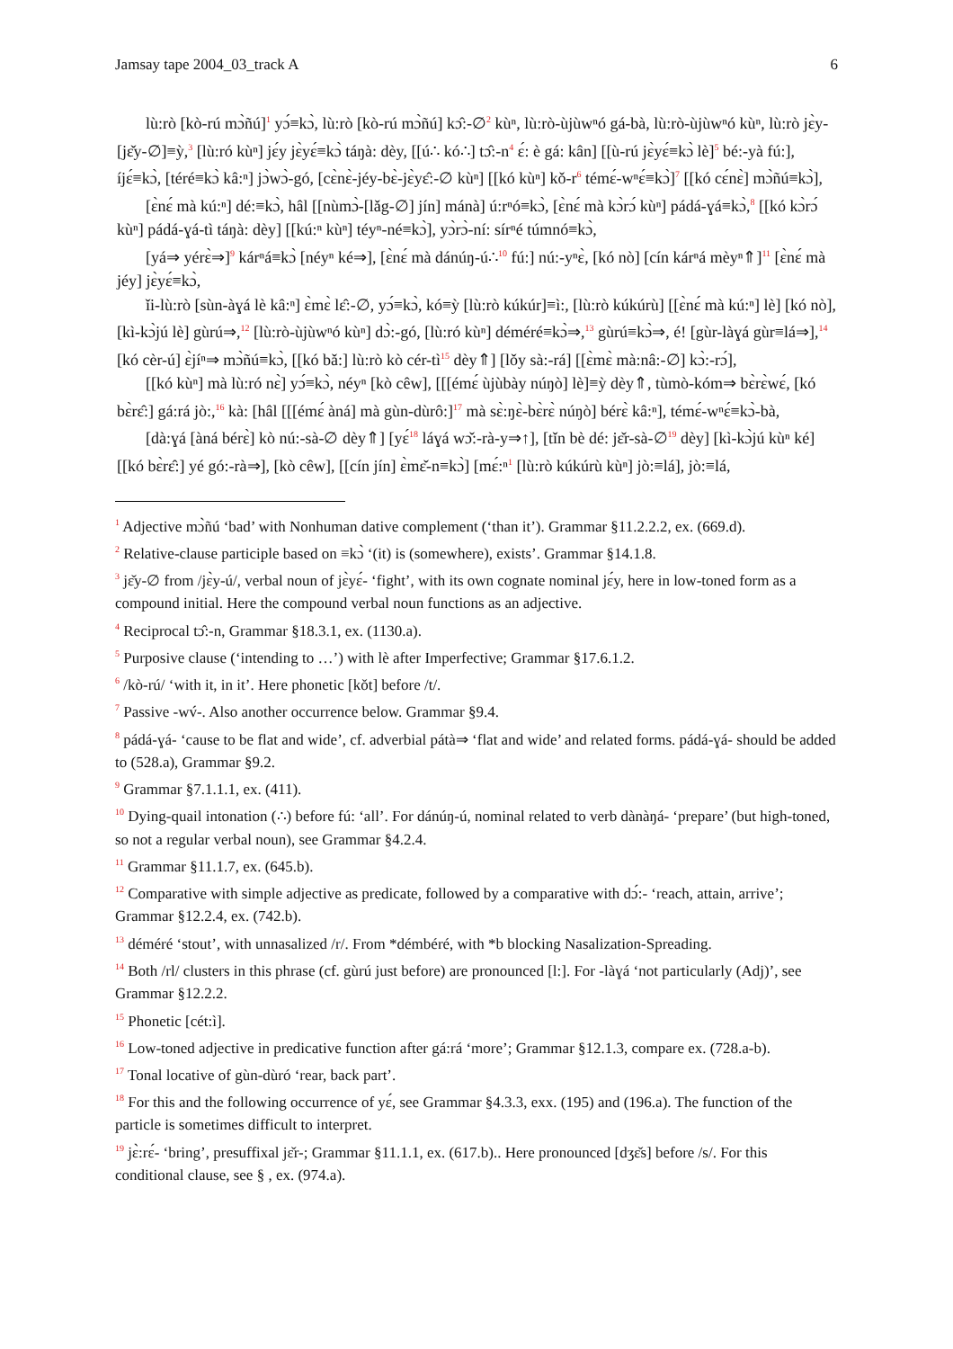Jamsay tape 2004_03_track A 6
lù:rò [kò-rú mɔ̀ñú]<sup>1</sup> yɔ́≡kɔ̀, lù:rò [kò-rú mɔ̀ñú] kɔ̂:-∅<sup>2</sup> kùⁿ, lù:rò-ùjùwⁿó gá-bà, lù:rò-ùjùwⁿó kùⁿ, lù:rò jɛ̀y-[jɛ̌y-∅]≡ỳ,<sup>3</sup> [lù:ró kùⁿ] jɛ́y jɛ̀yɛ́≡kɔ̀ táŋà: dèy, [[ú∴ kó∴] tɔ̂:-n<sup>4</sup> ɛ́: è gá: kân] [[ù-rú jɛ̀yɛ́≡kɔ̀ lè]<sup>5</sup> bé:-yà fú:], íjɛ́≡kɔ̀, [téré≡kɔ̀ kâ:ⁿ] jɔ̀wɔ̀-gó, [cɛ̀nɛ̀-jéy-bɛ̀-jɛ̀yɛ̂:-∅ kùⁿ] [[kó kùⁿ] kǒ-r<sup>6</sup> témɛ́-wⁿɛ́≡kɔ̀]<sup>7</sup> [[kó cɛ́nɛ̀] mɔ̀ñú≡kɔ̀],
[ɛ̀nɛ́ mà kú:ⁿ] dé:≡kɔ̀, hâl [[nùmɔ̀-[lǎg-∅] jín] mánà] ú:rⁿó≡kɔ̀, [ɛ̀nɛ́ mà kɔ̀rɔ́ kùⁿ] pádá-ɣá≡kɔ̀,<sup>8</sup> [[kó kɔ̀rɔ́ kùⁿ] pádá-ɣá-tì táŋà: dèy] [[kú:ⁿ kùⁿ] téyⁿ-né≡kɔ̀], yɔ̀rɔ̀-ní: sírⁿé túmnó≡kɔ̀,
[yá⇒ yérɛ̀⇒]<sup>9</sup> kárⁿá≡kɔ̀ [néyⁿ ké⇒], [ɛ̀nɛ́ mà dánúŋ-ú∴<sup>10</sup> fú:] nú:-yⁿɛ̀, [kó nò] [cín kárⁿá mèyⁿ⇑]<sup>11</sup> [ɛ̀nɛ́ mà jéy] jɛ̀yɛ́≡kɔ̀,
ǐi-lù:rò [sùn-àɣá lè kâ:ⁿ] ɛ̀mɛ̀ lɛ̂:-∅, yɔ́≡kɔ̀, kó≡ỳ [lù:rò kúkúr]≡ì:, [lù:rò kúkúrù] [[ɛ̀nɛ́ mà kú:ⁿ] lè] [kó nò], [kì-kɔ̀jú lè] gùrú⇒,<sup>12</sup> [lù:rò-ùjùwⁿó kùⁿ] dɔ̀:-gó, [lù:ró kùⁿ] déméré≡kɔ̀⇒,<sup>13</sup> gùrú≡kɔ̀⇒, é! [gùr-làɣá gùr≡lá⇒],<sup>14</sup> [kó cèr-ú] ɛ̀jíⁿ⇒ mɔ̀ñú≡kɔ̀, [[kó bǎ:] lù:rò kò cér-tì<sup>15</sup> dèy⇑] [lǒy sà:-rá] [[ɛ̀mɛ̀ mà:nâ:-∅] kɔ̀:-rɔ́],
[[kó kùⁿ] mà lù:ró nɛ̀] yɔ́≡kɔ̀, néyⁿ [kò cêw], [[[émɛ́ ùjùbày núŋò] lè]≡ỳ dèy⇑, tùmò-kóm⇒ bɛ̀rɛ̀wɛ́, [kó bɛ̀rɛ̂:] gá:rá jò:,<sup>16</sup> kà: [hâl [[[émɛ́ àná] mà gùn-dùrô:]<sup>17</sup> mà sɛ̀:ŋɛ̀-bɛ̀rɛ̀ núŋò] bérɛ̀ kâ:ⁿ], témɛ́-wⁿɛ́≡kɔ̀-bà,
[dà:ɣá [àná bérɛ̀] kò nú:-sà-∅ dèy⇑] [yɛ́<sup>18</sup> láɣá wɔ̌:-rà-y⇒↑], [tǐn bè dé: jɛ̌r-sà-∅<sup>19</sup> dèy] [kì-kɔ̀jú kùⁿ ké] [[kó bɛ̀rɛ̂:] yé gó:-rà⇒], [kò cêw], [[cín jín] ɛ̀mɛ̌-n≡kɔ̀] [mɛ́:ⁿ<sup>1</sup> [lù:rò kúkúrù kùⁿ] jò:≡lá], jò:≡lá,
<sup>1</sup> Adjective mɔ̀ñú ‘bad’ with Nonhuman dative complement (‘than it’). Grammar §11.2.2.2, ex. (669.d).
<sup>2</sup> Relative-clause participle based on ≡kɔ̀ ‘(it) is (somewhere), exists’. Grammar §14.1.8.
<sup>3</sup> jɛ̌y-∅ from /jɛ̀y-ú/, verbal noun of jɛ̀yɛ́- ‘fight’, with its own cognate nominal jɛ́y, here in low-toned form as a compound initial. Here the compound verbal noun functions as an adjective.
<sup>4</sup> Reciprocal tɔ̂:-n, Grammar §18.3.1, ex. (1130.a).
<sup>5</sup> Purposive clause (‘intending to …’) with lè after Imperfective; Grammar §17.6.1.2.
<sup>6</sup> /kò-rú/ ‘with it, in it’. Here phonetic [kǒt] before /t/.
<sup>7</sup> Passive -wv́-. Also another occurrence below. Grammar §9.4.
<sup>8</sup> pádá-ɣá- ‘cause to be flat and wide’, cf. adverbial pátà⇒ ‘flat and wide’ and related forms. pádá-ɣá- should be added to (528.a), Grammar §9.2.
<sup>9</sup> Grammar §7.1.1.1, ex. (411).
<sup>10</sup> Dying-quail intonation (∴) before fú: ‘all’. For dánúŋ-ú, nominal related to verb dànàŋá- ‘prepare’ (but high-toned, so not a regular verbal noun), see Grammar §4.2.4.
<sup>11</sup> Grammar §11.1.7, ex. (645.b).
<sup>12</sup> Comparative with simple adjective as predicate, followed by a comparative with dɔ́:- ‘reach, attain, arrive’; Grammar §12.2.4, ex. (742.b).
<sup>13</sup> déméré ‘stout’, with unnasalized /r/. From *démbéré, with *b blocking Nasalization-Spreading.
<sup>14</sup> Both /rl/ clusters in this phrase (cf. gùrú just before) are pronounced [l:]. For -làɣá ‘not particularly (Adj)’, see Grammar §12.2.2.
<sup>15</sup> Phonetic [cét:ì].
<sup>16</sup> Low-toned adjective in predicative function after gá:rá ‘more’; Grammar §12.1.3, compare ex. (728.a-b).
<sup>17</sup> Tonal locative of gùn-dùró ‘rear, back part’.
<sup>18</sup> For this and the following occurrence of yɛ́, see Grammar §4.3.3, exx. (195) and (196.a). The function of the particle is sometimes difficult to interpret.
<sup>19</sup> jɛ̀:rɛ́- ‘bring’, presuffixal jɛ̌r-; Grammar §11.1.1, ex. (617.b).. Here pronounced [dʒɛ̌s] before /s/. For this conditional clause, see § , ex. (974.a).